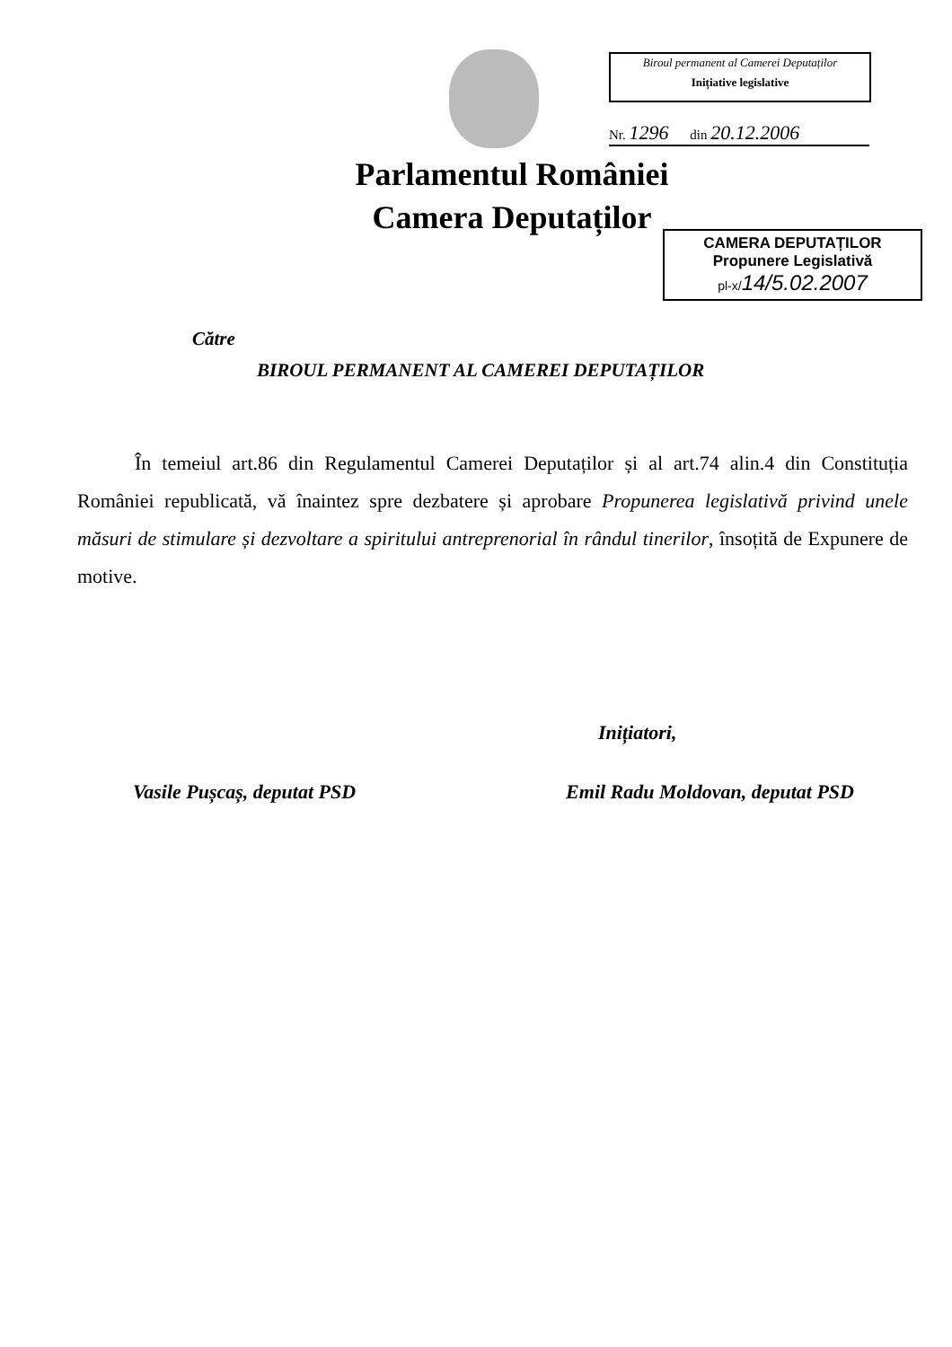Biroul permanent al Camerei Deputaților
Inițiative legislative
Nr. 1296 din 20.12.2006
Parlamentul României
Camera Deputaților
CAMERA DEPUTAȚILOR
Propunere Legislativă
pl-x/14/5.02.2007
Către
BIROUL PERMANENT AL CAMEREI DEPUTAȚILOR
În temeiul art.86 din Regulamentul Camerei Deputaților și al art.74 alin.4 din Constituția României republicată, vă înaintez spre dezbatere și aprobare Propunerea legislativă privind unele măsuri de stimulare și dezvoltare a spiritului antreprenorial în rândul tinerilor, însoțită de Expunere de motive.
Inițiatori,
Vasile Pușcaș, deputat PSD Emil Radu Moldovan, deputat PSD